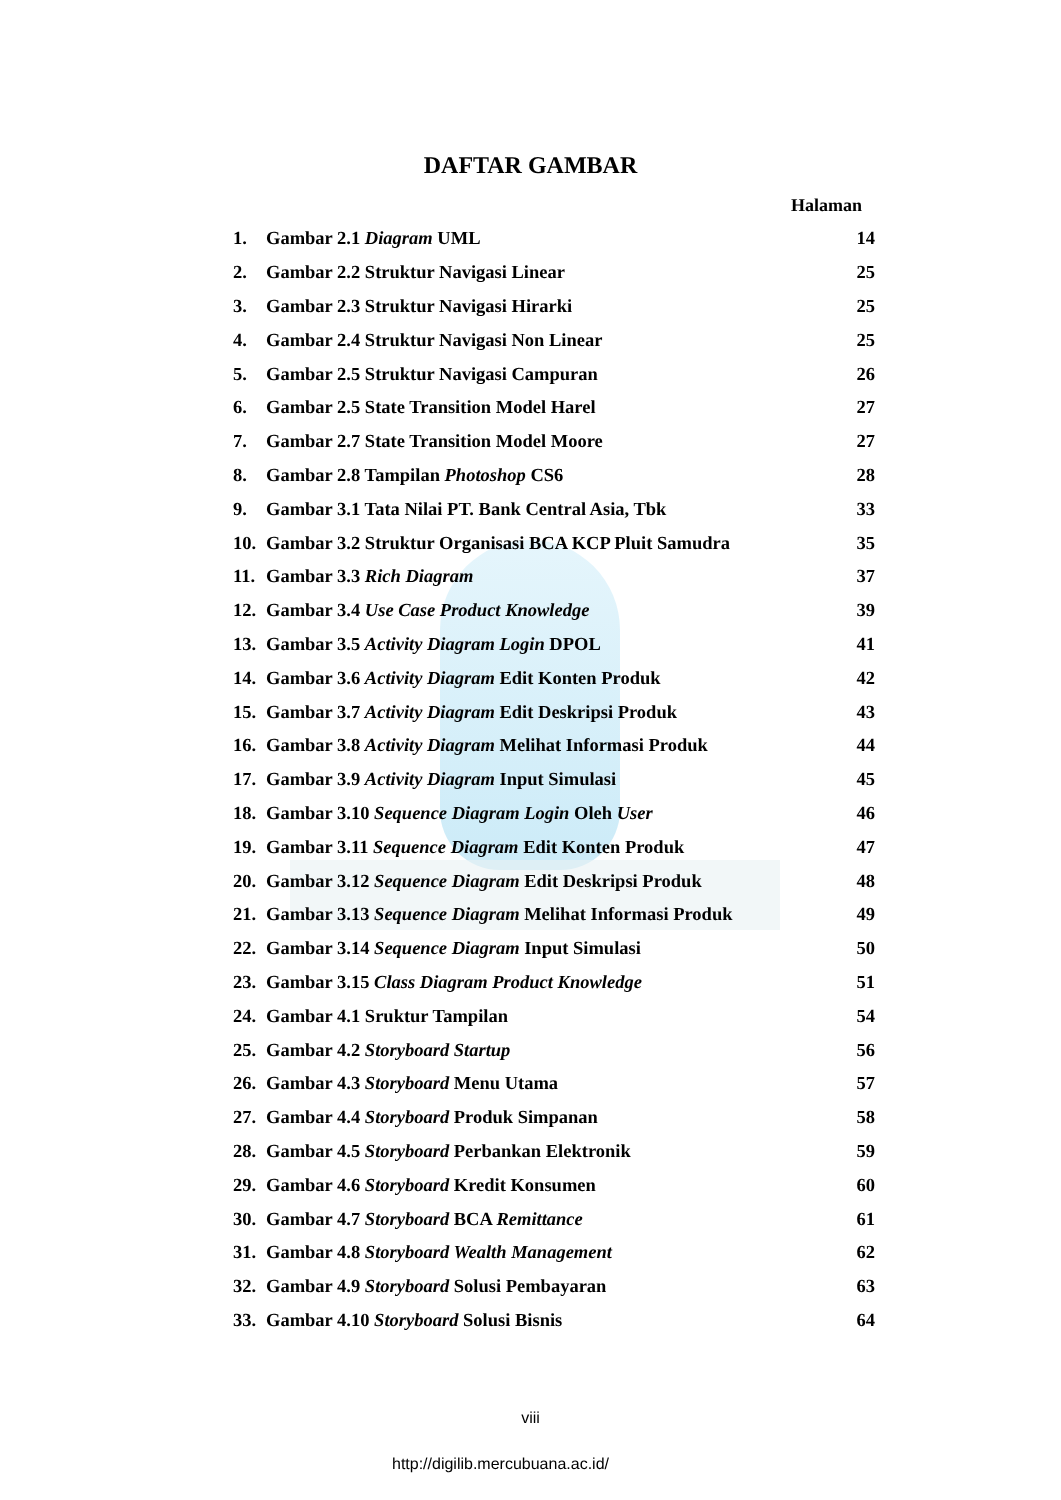DAFTAR GAMBAR
Halaman
1. Gambar 2.1 Diagram UML 14
2. Gambar 2.2 Struktur Navigasi Linear 25
3. Gambar 2.3 Struktur Navigasi Hirarki 25
4. Gambar 2.4 Struktur Navigasi Non Linear 25
5. Gambar 2.5 Struktur Navigasi Campuran 26
6. Gambar 2.5 State Transition Model Harel 27
7. Gambar 2.7 State Transition Model Moore 27
8. Gambar 2.8 Tampilan Photoshop CS6 28
9. Gambar 3.1 Tata Nilai PT. Bank Central Asia, Tbk 33
10. Gambar 3.2 Struktur Organisasi BCA KCP Pluit Samudra 35
11. Gambar 3.3 Rich Diagram 37
12. Gambar 3.4 Use Case Product Knowledge 39
13. Gambar 3.5 Activity Diagram Login DPOL 41
14. Gambar 3.6 Activity Diagram Edit Konten Produk 42
15. Gambar 3.7 Activity Diagram Edit Deskripsi Produk 43
16. Gambar 3.8 Activity Diagram Melihat Informasi Produk 44
17. Gambar 3.9 Activity Diagram Input Simulasi 45
18. Gambar 3.10 Sequence Diagram Login Oleh User 46
19. Gambar 3.11 Sequence Diagram Edit Konten Produk 47
20. Gambar 3.12 Sequence Diagram Edit Deskripsi Produk 48
21. Gambar 3.13 Sequence Diagram Melihat Informasi Produk 49
22. Gambar 3.14 Sequence Diagram Input Simulasi 50
23. Gambar 3.15 Class Diagram Product Knowledge 51
24. Gambar 4.1 Sruktur Tampilan 54
25. Gambar 4.2 Storyboard Startup 56
26. Gambar 4.3 Storyboard Menu Utama 57
27. Gambar 4.4 Storyboard Produk Simpanan 58
28. Gambar 4.5 Storyboard Perbankan Elektronik 59
29. Gambar 4.6 Storyboard Kredit Konsumen 60
30. Gambar 4.7 Storyboard BCA Remittance 61
31. Gambar 4.8 Storyboard Wealth Management 62
32. Gambar 4.9 Storyboard Solusi Pembayaran 63
33. Gambar 4.10 Storyboard Solusi Bisnis 64
viii
http://digilib.mercubuana.ac.id/